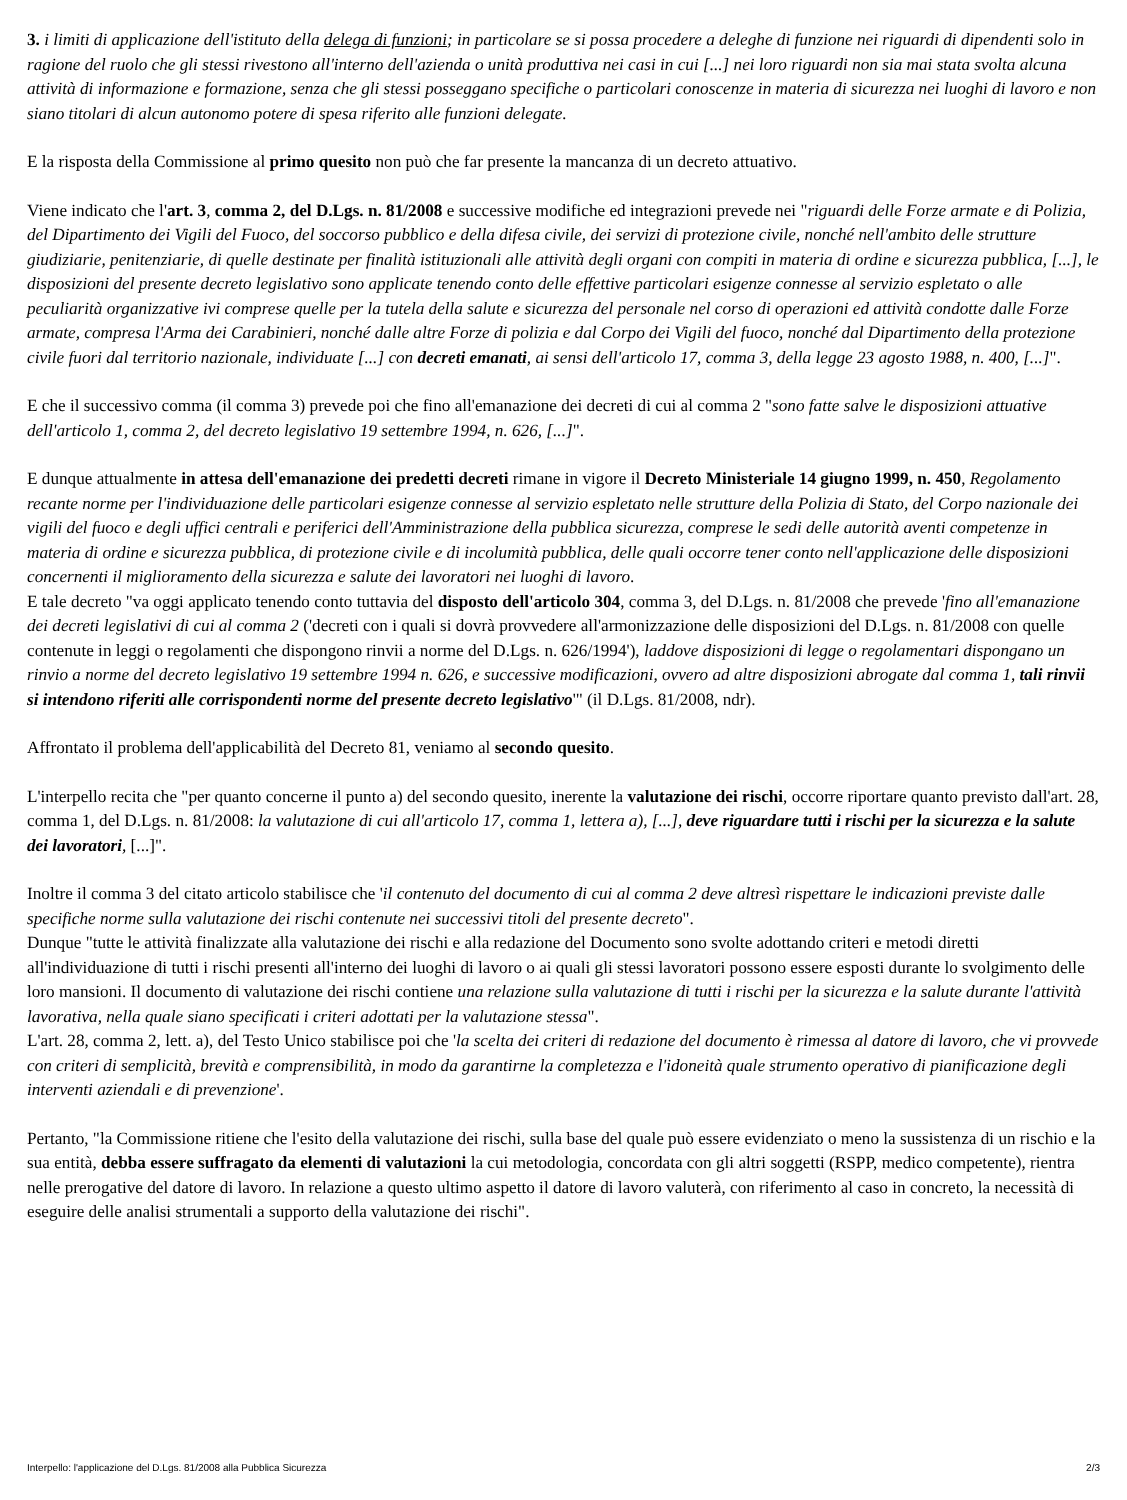3. i limiti di applicazione dell'istituto della delega di funzioni; in particolare se si possa procedere a deleghe di funzione nei riguardi di dipendenti solo in ragione del ruolo che gli stessi rivestono all'interno dell'azienda o unità produttiva nei casi in cui [...] nei loro riguardi non sia mai stata svolta alcuna attività di informazione e formazione, senza che gli stessi posseggano specifiche o particolari conoscenze in materia di sicurezza nei luoghi di lavoro e non siano titolari di alcun autonomo potere di spesa riferito alle funzioni delegate.
E la risposta della Commissione al primo quesito non può che far presente la mancanza di un decreto attuativo.
Viene indicato che l'art. 3, comma 2, del D.Lgs. n. 81/2008 e successive modifiche ed integrazioni prevede nei "riguardi delle Forze armate e di Polizia, del Dipartimento dei Vigili del Fuoco, del soccorso pubblico e della difesa civile, dei servizi di protezione civile, nonché nell'ambito delle strutture giudiziarie, penitenziarie, di quelle destinate per finalità istituzionali alle attività degli organi con compiti in materia di ordine e sicurezza pubblica, [...], le disposizioni del presente decreto legislativo sono applicate tenendo conto delle effettive particolari esigenze connesse al servizio espletato o alle peculiarità organizzative ivi comprese quelle per la tutela della salute e sicurezza del personale nel corso di operazioni ed attività condotte dalle Forze armate, compresa l'Arma dei Carabinieri, nonché dalle altre Forze di polizia e dal Corpo dei Vigili del fuoco, nonché dal Dipartimento della protezione civile fuori dal territorio nazionale, individuate [...] con decreti emanati, ai sensi dell'articolo 17, comma 3, della legge 23 agosto 1988, n. 400, [...]".
E che il successivo comma (il comma 3) prevede poi che fino all'emanazione dei decreti di cui al comma 2 "sono fatte salve le disposizioni attuative dell'articolo 1, comma 2, del decreto legislativo 19 settembre 1994, n. 626, [...]".
E dunque attualmente in attesa dell'emanazione dei predetti decreti rimane in vigore il Decreto Ministeriale 14 giugno 1999, n. 450, Regolamento recante norme per l'individuazione delle particolari esigenze connesse al servizio espletato nelle strutture della Polizia di Stato, del Corpo nazionale dei vigili del fuoco e degli uffici centrali e periferici dell'Amministrazione della pubblica sicurezza, comprese le sedi delle autorità aventi competenze in materia di ordine e sicurezza pubblica, di protezione civile e di incolumità pubblica, delle quali occorre tener conto nell'applicazione delle disposizioni concernenti il miglioramento della sicurezza e salute dei lavoratori nei luoghi di lavoro.
E tale decreto "va oggi applicato tenendo conto tuttavia del disposto dell'articolo 304, comma 3, del D.Lgs. n. 81/2008 che prevede 'fino all'emanazione dei decreti legislativi di cui al comma 2 ('decreti con i quali si dovrà provvedere all'armonizzazione delle disposizioni del D.Lgs. n. 81/2008 con quelle contenute in leggi o regolamenti che dispongono rinvii a norme del D.Lgs. n. 626/1994'), laddove disposizioni di legge o regolamentari dispongano un rinvio a norme del decreto legislativo 19 settembre 1994 n. 626, e successive modificazioni, ovvero ad altre disposizioni abrogate dal comma 1, tali rinvii si intendono riferiti alle corrispondenti norme del presente decreto legislativo'" (il D.Lgs. 81/2008, ndr).
Affrontato il problema dell'applicabilità del Decreto 81, veniamo al secondo quesito.
L'interpello recita che "per quanto concerne il punto a) del secondo quesito, inerente la valutazione dei rischi, occorre riportare quanto previsto dall'art. 28, comma 1, del D.Lgs. n. 81/2008: la valutazione di cui all'articolo 17, comma 1, lettera a), [...], deve riguardare tutti i rischi per la sicurezza e la salute dei lavoratori, [...]".
Inoltre il comma 3 del citato articolo stabilisce che 'il contenuto del documento di cui al comma 2 deve altresì rispettare le indicazioni previste dalle specifiche norme sulla valutazione dei rischi contenute nei successivi titoli del presente decreto".
Dunque "tutte le attività finalizzate alla valutazione dei rischi e alla redazione del Documento sono svolte adottando criteri e metodi diretti all'individuazione di tutti i rischi presenti all'interno dei luoghi di lavoro o ai quali gli stessi lavoratori possono essere esposti durante lo svolgimento delle loro mansioni. Il documento di valutazione dei rischi contiene una relazione sulla valutazione di tutti i rischi per la sicurezza e la salute durante l'attività lavorativa, nella quale siano specificati i criteri adottati per la valutazione stessa".
L'art. 28, comma 2, lett. a), del Testo Unico stabilisce poi che 'la scelta dei criteri di redazione del documento è rimessa al datore di lavoro, che vi provvede con criteri di semplicità, brevità e comprensibilità, in modo da garantirne la completezza e l'idoneità quale strumento operativo di pianificazione degli interventi aziendali e di prevenzione'.
Pertanto, "la Commissione ritiene che l'esito della valutazione dei rischi, sulla base del quale può essere evidenziato o meno la sussistenza di un rischio e la sua entità, debba essere suffragato da elementi di valutazioni la cui metodologia, concordata con gli altri soggetti (RSPP, medico competente), rientra nelle prerogative del datore di lavoro. In relazione a questo ultimo aspetto il datore di lavoro valuterà, con riferimento al caso in concreto, la necessità di eseguire delle analisi strumentali a supporto della valutazione dei rischi".
Interpello: l'applicazione del D.Lgs. 81/2008 alla Pubblica Sicurezza 2/3